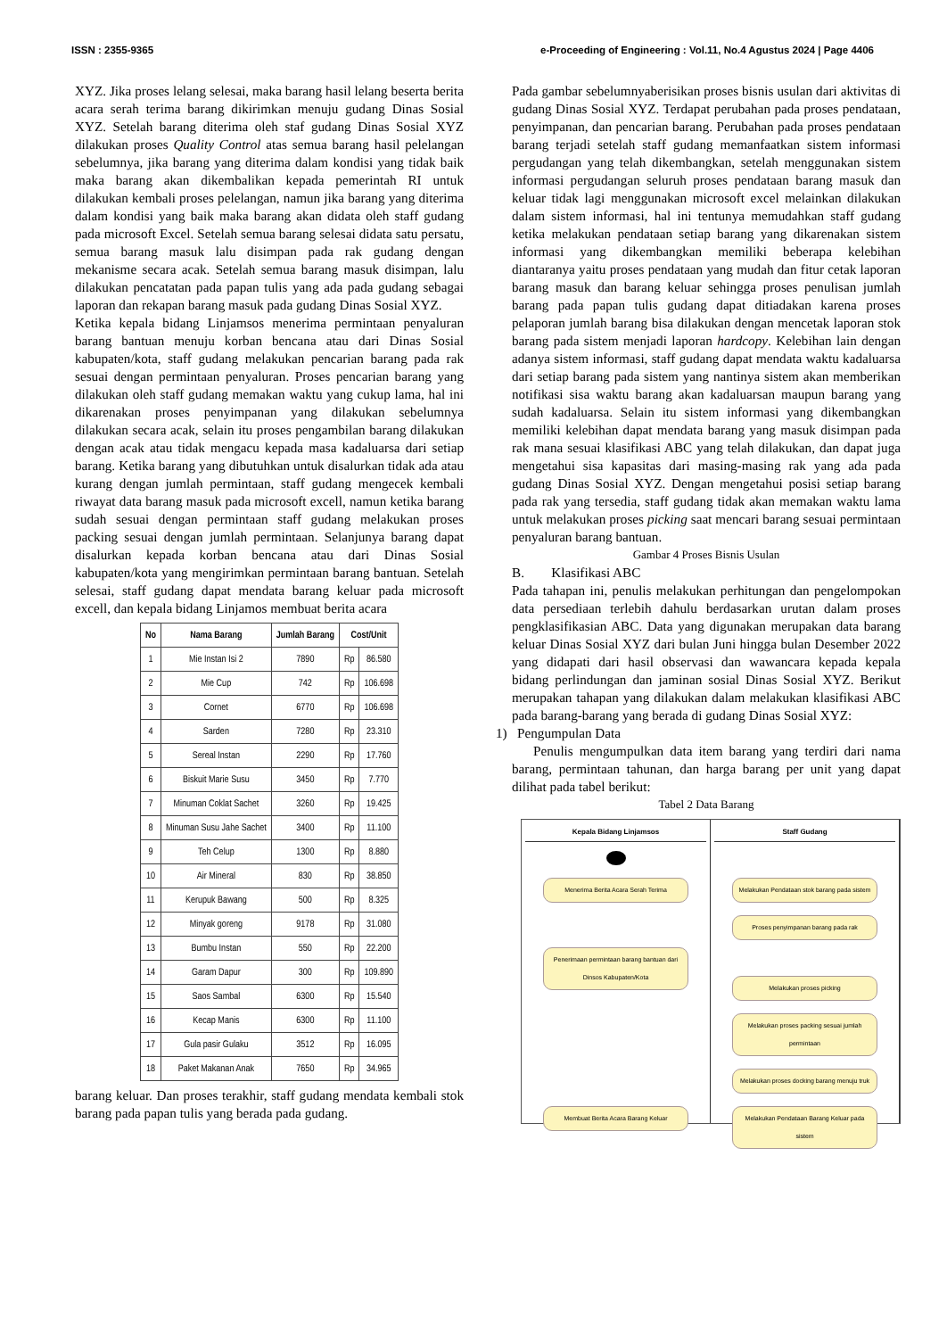ISSN : 2355-9365 e-Proceeding of Engineering : Vol.11, No.4 Agustus 2024 | Page 4406
XYZ. Jika proses lelang selesai, maka barang hasil lelang beserta berita acara serah terima barang dikirimkan menuju gudang Dinas Sosial XYZ. Setelah barang diterima oleh staf gudang Dinas Sosial XYZ dilakukan proses Quality Control atas semua barang hasil pelelangan sebelumnya, jika barang yang diterima dalam kondisi yang tidak baik maka barang akan dikembalikan kepada pemerintah RI untuk dilakukan kembali proses pelelangan, namun jika barang yang diterima dalam kondisi yang baik maka barang akan didata oleh staff gudang pada microsoft Excel. Setelah semua barang selesai didata satu persatu, semua barang masuk lalu disimpan pada rak gudang dengan mekanisme secara acak. Setelah semua barang masuk disimpan, lalu dilakukan pencatatan pada papan tulis yang ada pada gudang sebagai laporan dan rekapan barang masuk pada gudang Dinas Sosial XYZ.
Ketika kepala bidang Linjamsos menerima permintaan penyaluran barang bantuan menuju korban bencana atau dari Dinas Sosial kabupaten/kota, staff gudang melakukan pencarian barang pada rak sesuai dengan permintaan penyaluran. Proses pencarian barang yang dilakukan oleh staff gudang memakan waktu yang cukup lama, hal ini dikarenakan proses penyimpanan yang dilakukan sebelumnya dilakukan secara acak, selain itu proses pengambilan barang dilakukan dengan acak atau tidak mengacu kepada masa kadaluarsa dari setiap barang. Ketika barang yang dibutuhkan untuk disalurkan tidak ada atau kurang dengan jumlah permintaan, staff gudang mengecek kembali riwayat data barang masuk pada microsoft excell, namun ketika barang sudah sesuai dengan permintaan staff gudang melakukan proses packing sesuai dengan jumlah permintaan. Selanjunya barang dapat disalurkan kepada korban bencana atau dari Dinas Sosial kabupaten/kota yang mengirimkan permintaan barang bantuan. Setelah selesai, staff gudang dapat mendata barang keluar pada microsoft excell, dan kepala bidang Linjamos membuat berita acara
| No | Nama Barang | Jumlah Barang | Cost/Unit | |
| --- | --- | --- | --- | --- |
| 1 | Mie Instan Isi 2 | 7890 | Rp | 86.580 |
| 2 | Mie Cup | 742 | Rp | 106.698 |
| 3 | Cornet | 6770 | Rp | 106.698 |
| 4 | Sarden | 7280 | Rp | 23.310 |
| 5 | Sereal Instan | 2290 | Rp | 17.760 |
| 6 | Biskuit Marie Susu | 3450 | Rp | 7.770 |
| 7 | Minuman Coklat Sachet | 3260 | Rp | 19.425 |
| 8 | Minuman Susu Jahe Sachet | 3400 | Rp | 11.100 |
| 9 | Teh Celup | 1300 | Rp | 8.880 |
| 10 | Air Mineral | 830 | Rp | 38.850 |
| 11 | Kerupuk Bawang | 500 | Rp | 8.325 |
| 12 | Minyak goreng | 9178 | Rp | 31.080 |
| 13 | Bumbu Instan | 550 | Rp | 22.200 |
| 14 | Garam Dapur | 300 | Rp | 109.890 |
| 15 | Saos Sambal | 6300 | Rp | 15.540 |
| 16 | Kecap Manis | 6300 | Rp | 11.100 |
| 17 | Gula pasir Gulaku | 3512 | Rp | 16.095 |
| 18 | Paket Makanan Anak | 7650 | Rp | 34.965 |
barang keluar. Dan proses terakhir, staff gudang mendata kembali stok barang pada papan tulis yang berada pada gudang.
Pada gambar sebelumnyaberisikan proses bisnis usulan dari aktivitas di gudang Dinas Sosial XYZ. Terdapat perubahan pada proses pendataan, penyimpanan, dan pencarian barang. Perubahan pada proses pendataan barang terjadi setelah staff gudang memanfaatkan sistem informasi pergudangan yang telah dikembangkan, setelah menggunakan sistem informasi pergudangan seluruh proses pendataan barang masuk dan keluar tidak lagi menggunakan microsoft excel melainkan dilakukan dalam sistem informasi, hal ini tentunya memudahkan staff gudang ketika melakukan pendataan setiap barang yang dikarenakan sistem informasi yang dikembangkan memiliki beberapa kelebihan diantaranya yaitu proses pendataan yang mudah dan fitur cetak laporan barang masuk dan barang keluar sehingga proses penulisan jumlah barang pada papan tulis gudang dapat ditiadakan karena proses pelaporan jumlah barang bisa dilakukan dengan mencetak laporan stok barang pada sistem menjadi laporan hardcopy. Kelebihan lain dengan adanya sistem informasi, staff gudang dapat mendata waktu kadaluarsa dari setiap barang pada sistem yang nantinya sistem akan memberikan notifikasi sisa waktu barang akan kadaluarsan maupun barang yang sudah kadaluarsa. Selain itu sistem informasi yang dikembangkan memiliki kelebihan dapat mendata barang yang masuk disimpan pada rak mana sesuai klasifikasi ABC yang telah dilakukan, dan dapat juga mengetahui sisa kapasitas dari masing-masing rak yang ada pada gudang Dinas Sosial XYZ. Dengan mengetahui posisi setiap barang pada rak yang tersedia, staff gudang tidak akan memakan waktu lama untuk melakukan proses picking saat mencari barang sesuai permintaan penyaluran barang bantuan.
Gambar 4 Proses Bisnis Usulan
B. Klasifikasi ABC
Pada tahapan ini, penulis melakukan perhitungan dan pengelompokan data persediaan terlebih dahulu berdasarkan urutan dalam proses pengklasifikasian ABC. Data yang digunakan merupakan data barang keluar Dinas Sosial XYZ dari bulan Juni hingga bulan Desember 2022 yang didapati dari hasil observasi dan wawancara kepada kepala bidang perlindungan dan jaminan sosial Dinas Sosial XYZ. Berikut merupakan tahapan yang dilakukan dalam melakukan klasifikasi ABC pada barang-barang yang berada di gudang Dinas Sosial XYZ:
1) Pengumpulan Data
Penulis mengumpulkan data item barang yang terdiri dari nama barang, permintaan tahunan, dan harga barang per unit yang dapat dilihat pada tabel berikut:
Tabel 2 Data Barang
Kepala Bidang Linjamsos
Menerima Berita Acara Serah Terima
Penerimaan permintaan barang bantuan dari Dinsos Kabupaten/Kota
Membuat Berita Acara Barang Keluar
Staff Gudang
Melakukan Pendataan stok barang pada sistem
Proses penyimpanan barang pada rak
Melakukan proses picking
Melakukan proses packing sesuai jumlah permintaan
Melakukan proses docking barang menuju truk
Melakukan Pendataan Barang Keluar pada sistem